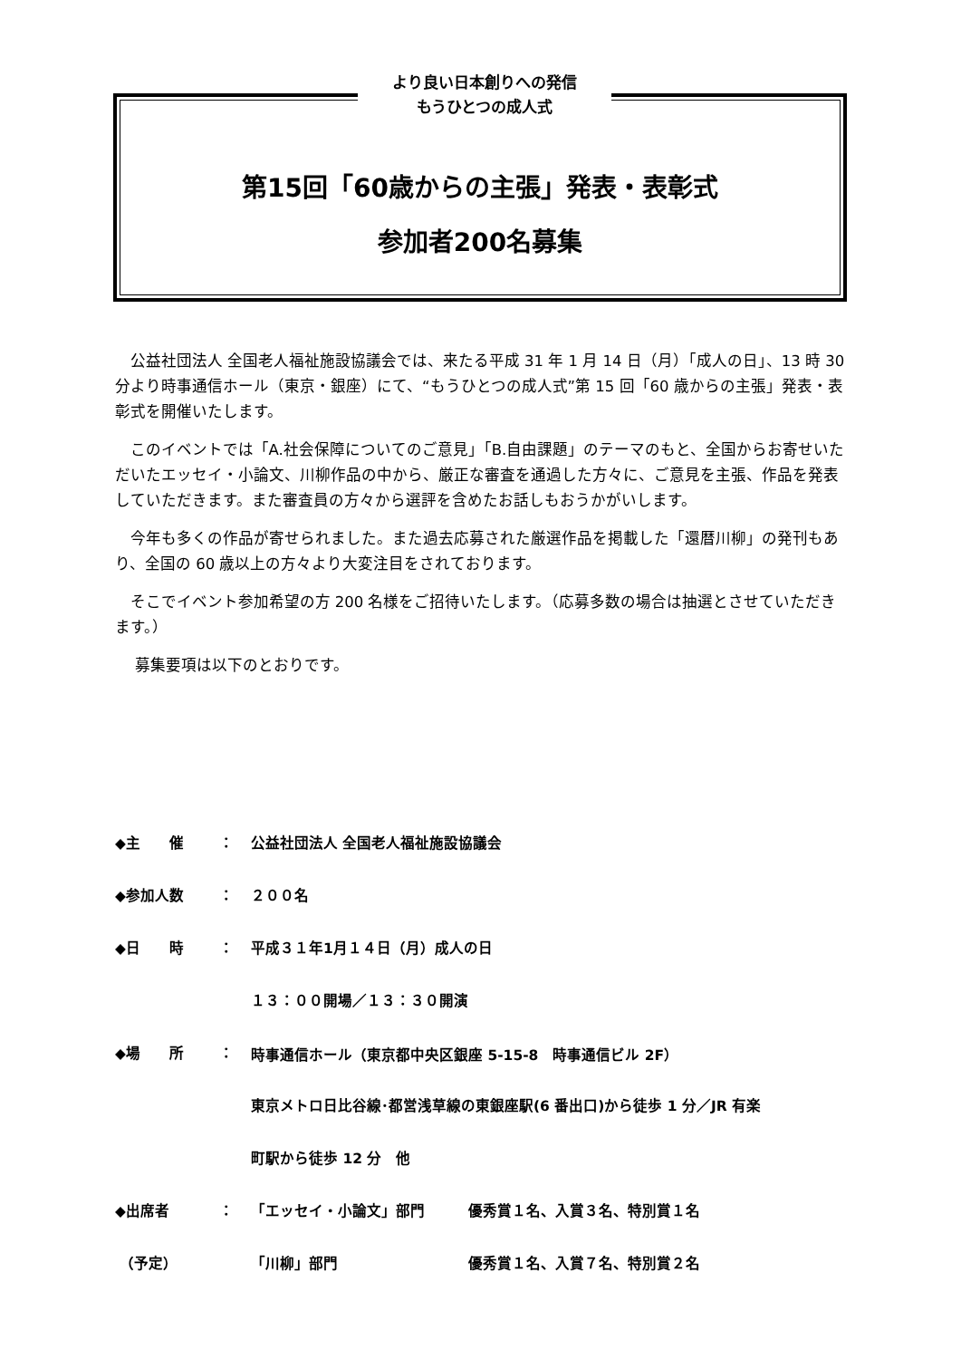より良い日本創りへの発信
もうひとつの成人式
第15回「60歳からの主張」発表・表彰式
参加者200名募集
公益社団法人 全国老人福祉施設協議会では、来たる平成 31 年 1 月 14 日（月）「成人の日」、13 時 30 分より時事通信ホール（東京・銀座）にて、“もうひとつの成人式”第 15 回「60 歳からの主張」発表・表彰式を開催いたします。
このイベントでは「A.社会保障についてのご意見」「B.自由課題」のテーマのもと、全国からお寄せいただいたエッセイ・小論文、川柳作品の中から、厳正な審査を通過した方々に、ご意見を主張、作品を発表していただきます。また審査員の方々から選評を含めたお話しもおうかがいします。
今年も多くの作品が寄せられました。また過去応募された厳選作品を掲載した「還暦川柳」の発刊もあり、全国の 60 歳以上の方々より大変注目をされております。
そこでイベント参加希望の方 200 名様をご招待いたします。（応募多数の場合は抽選とさせていただきます。）
募集要項は以下のとおりです。
| ◆主 催 | ： | 公益社団法人 全国老人福祉施設協議会 | |
| ◆参加人数 | ： | ２００名 | |
| ◆日 時 | ： | 平成３１年1月１４日（月）成人の日 | |
| | | １３：００開場／１３：３０開演 | |
| ◆場 所 | ： | 時事通信ホール（東京都中央区銀座 5-15-8 時事通信ビル 2F） | |
| | | 東京メトロ日比谷線･都営浅草線の東銀座駅(6 番出口)から徒歩 1 分／JR 有楽 | |
| | | 町駅から徒歩 12 分 他 | |
| ◆出席者 | ： | 「エッセイ・小論文」部門 | 優秀賞１名、入賞３名、特別賞１名 |
| （予定） | | 「川柳」部門 | 優秀賞１名、入賞７名、特別賞２名 |